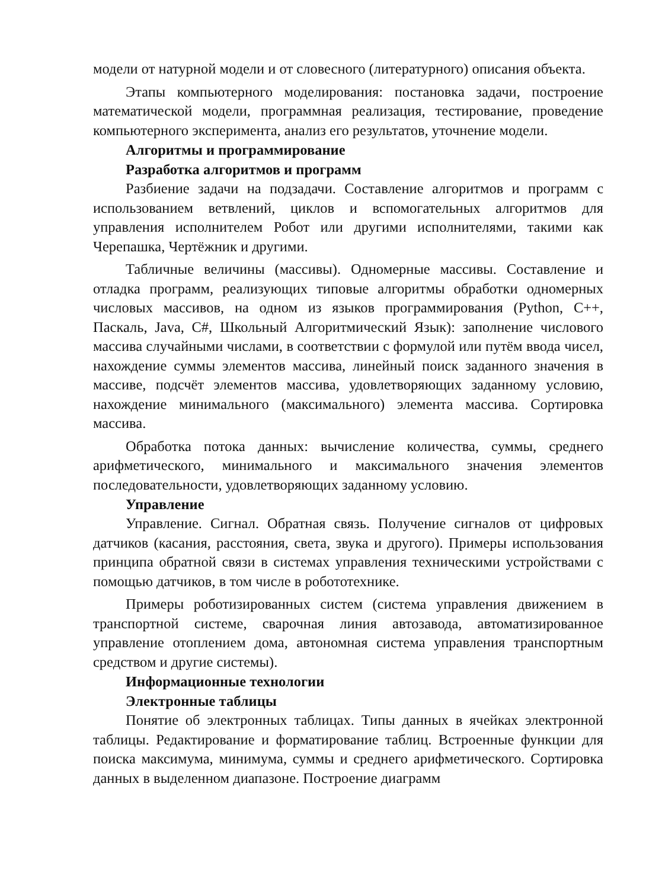модели от натурной модели и от словесного (литературного) описания объекта.
Этапы компьютерного моделирования: постановка задачи, построение математической модели, программная реализация, тестирование, проведение компьютерного эксперимента, анализ его результатов, уточнение модели.
Алгоритмы и программирование
Разработка алгоритмов и программ
Разбиение задачи на подзадачи. Составление алгоритмов и программ с использованием ветвлений, циклов и вспомогательных алгоритмов для управления исполнителем Робот или другими исполнителями, такими как Черепашка, Чертёжник и другими.
Табличные величины (массивы). Одномерные массивы. Составление и отладка программ, реализующих типовые алгоритмы обработки одномерных числовых массивов, на одном из языков программирования (Python, C++, Паскаль, Java, C#, Школьный Алгоритмический Язык): заполнение числового массива случайными числами, в соответствии с формулой или путём ввода чисел, нахождение суммы элементов массива, линейный поиск заданного значения в массиве, подсчёт элементов массива, удовлетворяющих заданному условию, нахождение минимального (максимального) элемента массива. Сортировка массива.
Обработка потока данных: вычисление количества, суммы, среднего арифметического, минимального и максимального значения элементов последовательности, удовлетворяющих заданному условию.
Управление
Управление. Сигнал. Обратная связь. Получение сигналов от цифровых датчиков (касания, расстояния, света, звука и другого). Примеры использования принципа обратной связи в системах управления техническими устройствами с помощью датчиков, в том числе в робототехнике.
Примеры роботизированных систем (система управления движением в транспортной системе, сварочная линия автозавода, автоматизированное управление отоплением дома, автономная система управления транспортным средством и другие системы).
Информационные технологии
Электронные таблицы
Понятие об электронных таблицах. Типы данных в ячейках электронной таблицы. Редактирование и форматирование таблиц. Встроенные функции для поиска максимума, минимума, суммы и среднего арифметического. Сортировка данных в выделенном диапазоне. Построение диаграмм